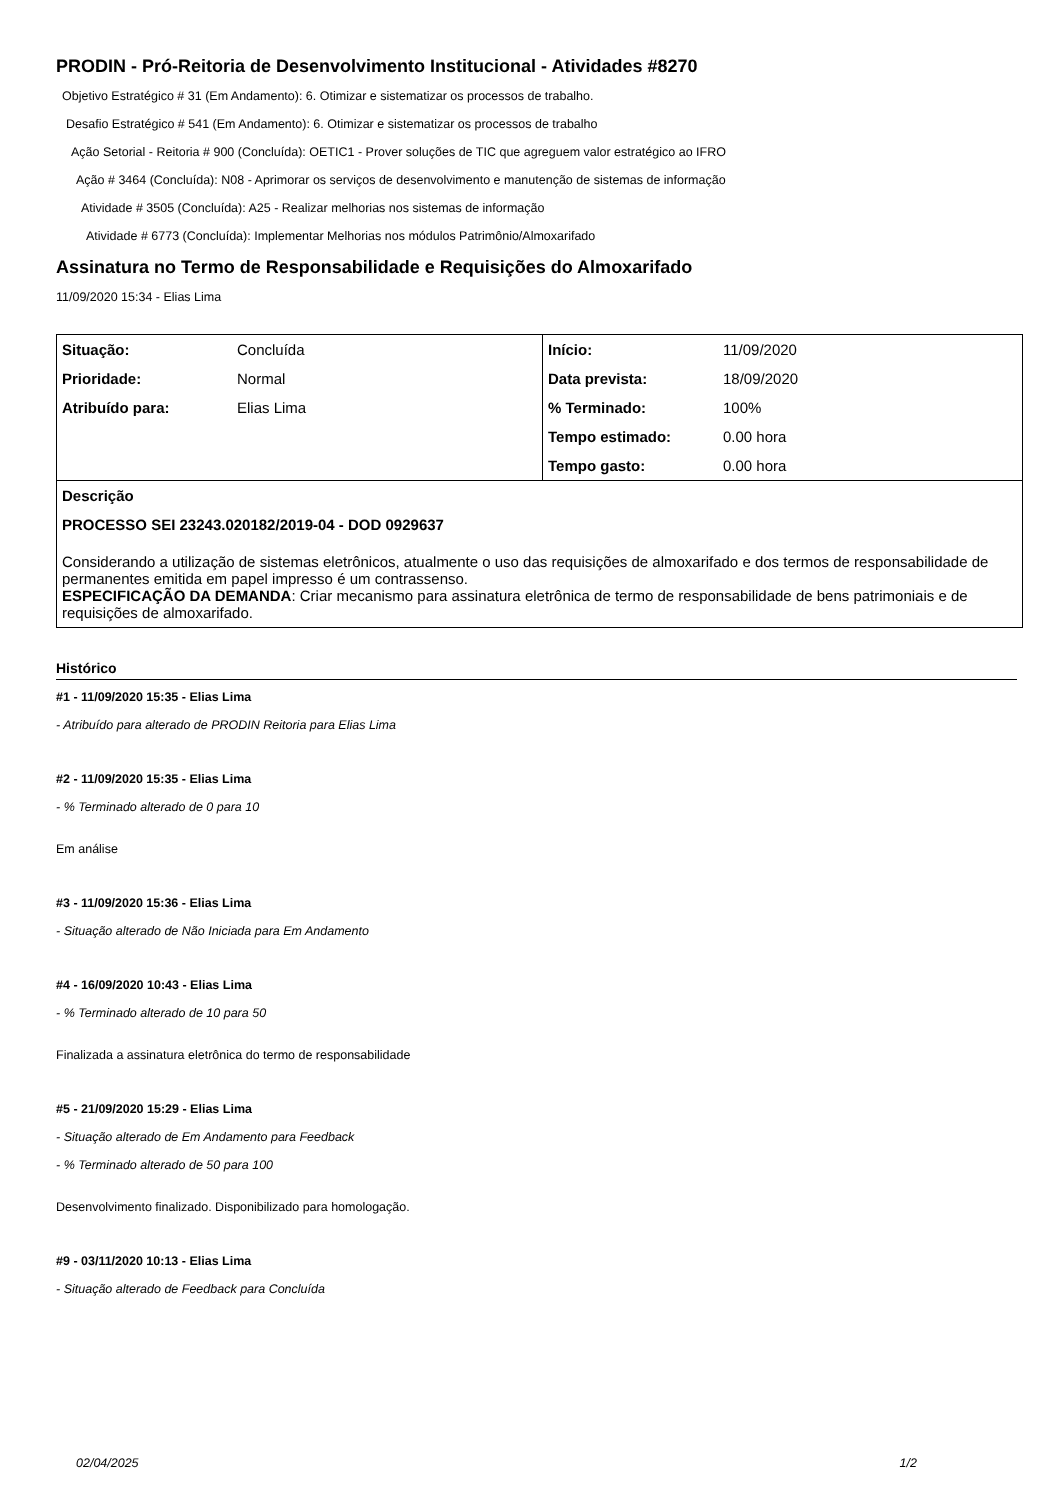PRODIN - Pró-Reitoria de Desenvolvimento Institucional - Atividades #8270
Objetivo Estratégico # 31 (Em Andamento): 6. Otimizar e sistematizar os processos de trabalho.
Desafio Estratégico # 541 (Em Andamento): 6. Otimizar e sistematizar os processos de trabalho
Ação Setorial - Reitoria # 900 (Concluída): OETIC1 - Prover soluções de TIC que agreguem valor estratégico ao IFRO
Ação # 3464 (Concluída): N08 - Aprimorar os serviços de desenvolvimento e manutenção de sistemas de informação
Atividade # 3505 (Concluída): A25 - Realizar melhorias nos sistemas de informação
Atividade # 6773 (Concluída): Implementar Melhorias nos módulos Patrimônio/Almoxarifado
Assinatura no Termo de Responsabilidade e Requisições do Almoxarifado
11/09/2020 15:34 - Elias Lima
| Situação: | Concluída | Início: | 11/09/2020 |
| Prioridade: | Normal | Data prevista: | 18/09/2020 |
| Atribuído para: | Elias Lima | % Terminado: | 100% |
| | | Tempo estimado: | 0.00 hora |
| | | Tempo gasto: | 0.00 hora |
| Descrição PROCESSO SEI 23243.020182/2019-04 - DOD 0929637 Considerando a utilização de sistemas eletrônicos, atualmente o uso das requisições de almoxarifado e dos termos de responsabilidade de permanentes emitida em papel impresso é um contrassenso. ESPECIFICAÇÃO DA DEMANDA : Criar mecanismo para assinatura eletrônica de termo de responsabilidade de bens patrimoniais e de requisições de almoxarifado. | | | |
Histórico
#1 - 11/09/2020 15:35 - Elias Lima
- Atribuído para alterado de PRODIN Reitoria para Elias Lima
#2 - 11/09/2020 15:35 - Elias Lima
- % Terminado alterado de 0 para 10
Em análise
#3 - 11/09/2020 15:36 - Elias Lima
- Situação alterado de Não Iniciada para Em Andamento
#4 - 16/09/2020 10:43 - Elias Lima
- % Terminado alterado de 10 para 50
Finalizada a assinatura eletrônica do termo de responsabilidade
#5 - 21/09/2020 15:29 - Elias Lima
- Situação alterado de Em Andamento para Feedback
- % Terminado alterado de 50 para 100
Desenvolvimento finalizado. Disponibilizado para homologação.
#9 - 03/11/2020 10:13 - Elias Lima
- Situação alterado de Feedback para Concluída
02/04/2025 1/2